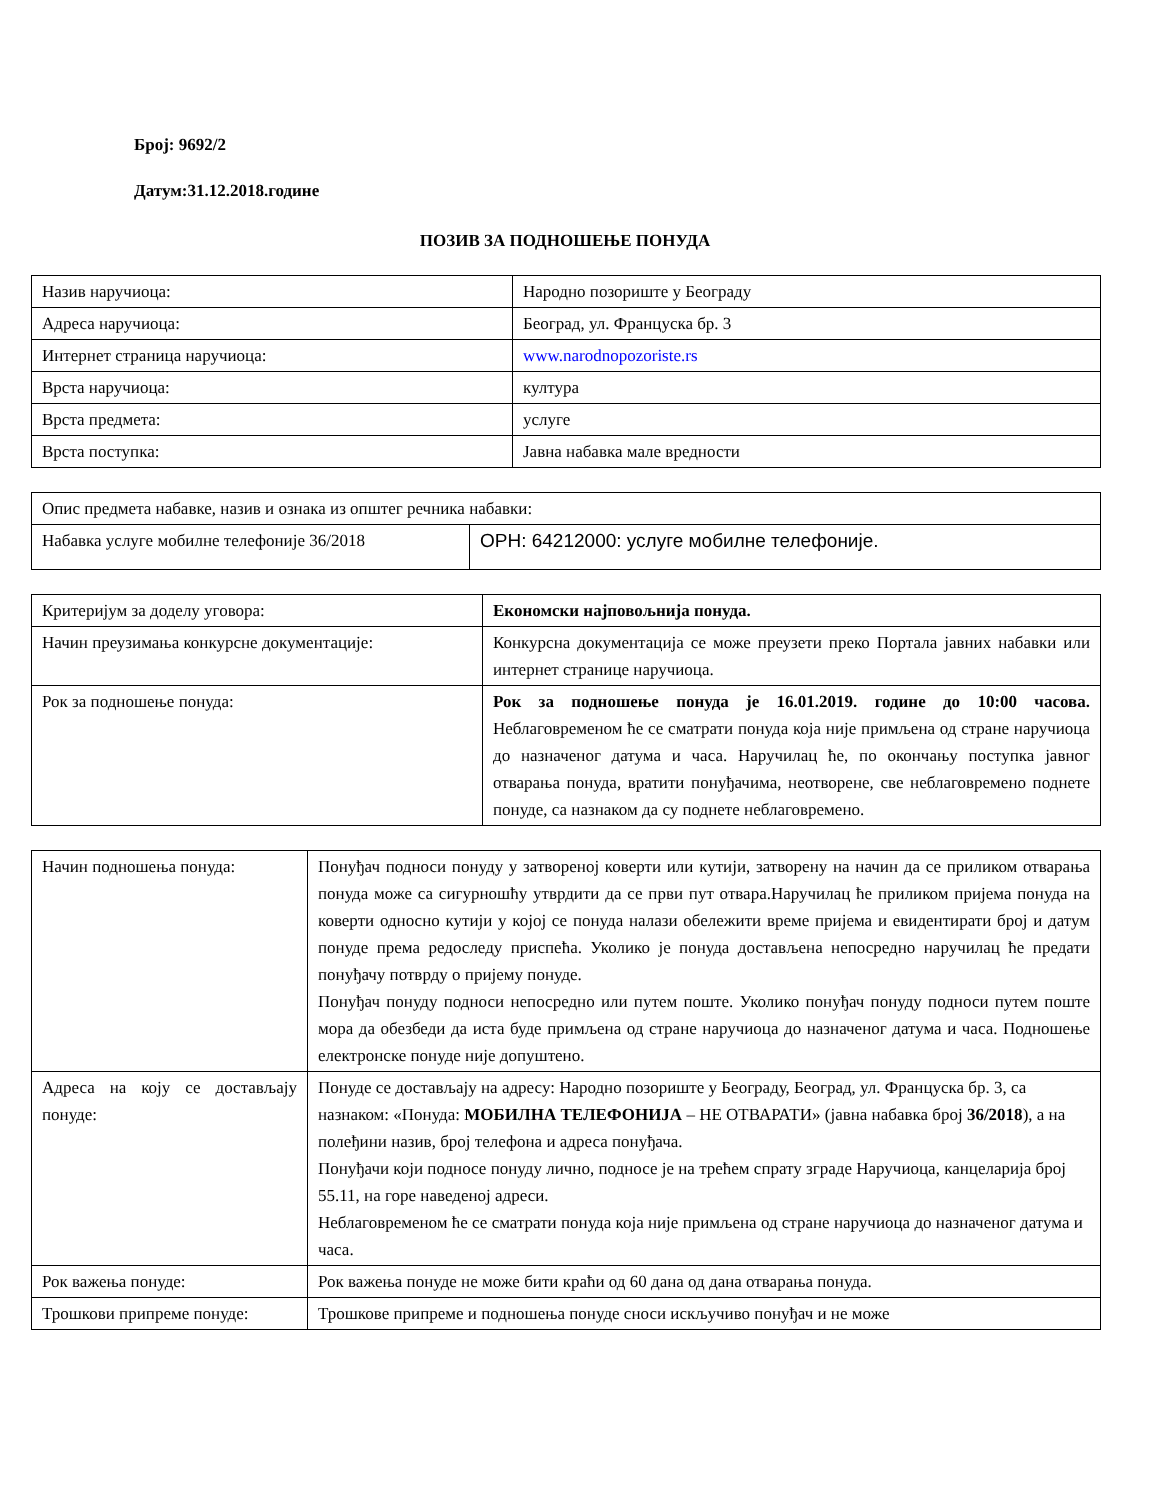Број: 9692/2
Датум:31.12.2018.године
ПОЗИВ ЗА ПОДНОШЕЊЕ ПОНУДА
| Назив наручиоца: | Народно позориште у Београду |
| Адреса наручиоца: | Београд, ул. Француска бр. 3 |
| Интернет страница наручиоца: | www.narodnopozoriste.rs |
| Врста наручиоца: | култура |
| Врста предмета: | услуге |
| Врста поступка: | Јавна набавка мале вредности |
| Опис предмета набавке, назив и ознака из општег речника набавки: | |
| Набавка услуге мобилне телефоније 36/2018 | ОРН: 64212000: услуге мобилне телефоније. |
| Критеријум за доделу уговора: | Економски најповољнија понуда. |
| Начин преузимања конкурсне документације: | Конкурсна документација се може преузети преко Портала јавних набавки или интернет странице наручиоца. |
| Рок за подношење понуда: | Рок за подношење понуда је 16.01.2019. године до 10:00 часова. Неблаговременом ће се сматрати понуда која није примљена од стране наручиоца до назначеног датума и часа. Наручилац ће, по окончању поступка јавног отварања понуда, вратити понуђачима, неотворене, све неблаговремено поднете понуде, са назнаком да су поднете неблаговремено. |
| Начин подношења понуда: | Понуђач подноси понуду у затвореној коверти или кутији, затворену на начин да се приликом отварања понуда може са сигурношћу утврдити да се први пут отвара.Наручилац ће приликом пријема понуда на коверти односно кутији у којој се понуда налази обележити време пријема и евидентирати број и датум понуде према редоследу приспећа. Уколико је понуда достављена непосредно наручилац ће предати понуђачу потврду о пријему понуде. Понуђач понуду подноси непосредно или путем поште. Уколико понуђач понуду подноси путем поште мора да обезбеди да иста буде примљена од стране наручиоца до назначеног датума и часа. Подношење електронске понуде није допуштено. |
| Адреса на коју се достављају понуде: | Понуде се достављају на адресу: Народно позориште у Београду, Београд, ул. Француска бр. 3, са назнаком: «Понуда: МОБИЛНА ТЕЛЕФОНИЈА – НЕ ОТВАРАТИ» (јавна набавка број 36/2018 ), а на полеђини назив, број телефона и адреса понуђача. Понуђачи који подносе понуду лично, подносе је на трећем спрату зграде Наручиоца, канцеларија број 55.11, на горе наведеној адреси. Неблаговременом ће се сматрати понуда која није примљена од стране наручиоца до назначеног датума и часа. |
| Рок важења понуде: | Рок важења понуде не може бити краћи од 60 дана од дана отварања понуда. |
| Трошкови припреме понуде: | Трошкове припреме и подношења понуде сноси искључиво понуђач и не може |